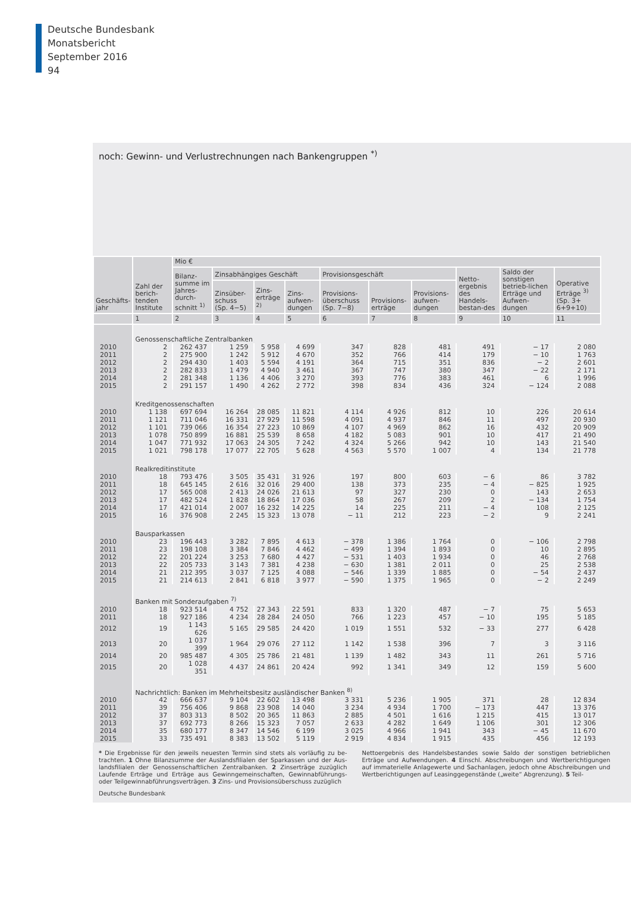Deutsche Bundesbank
Monatsbericht
September 2016
94
noch: Gewinn- und Verlustrechnungen nach Bankengruppen <sup>*)</sup>
| Geschäfts- jahr | Zahl der berich-tenden Institute | Mio € | | | | | | | | | |
| --- | --- | --- | --- | --- | --- | --- | --- | --- | --- | --- | --- |
| | | Bilanz-summe im Jahres-durch-schnitt <sup>1)</sup> | Zinsabhängiges Geschäft | | | Provisionsgeschäft | | | Netto-ergebnis des Handels-bestan-des | Saldo der sonstigen betrieb-lichen Erträge und Aufwen-dungen | Operative Erträge <sup>3)</sup> (Sp. 3+ 6+9+10) |
| | | | Zinsüber-schuss (Sp. 4−5) | Zins-erträge <sup>2)</sup> | Zins-aufwen-dungen | Provisions-überschuss (Sp. 7−8) | Provisions-erträge | Provisions-aufwen-dungen | | | |
| | 1 | 2 | 3 | 4 | 5 | 6 | 7 | 8 | 9 | 10 | 11 |
| | Genossenschaftliche Zentralbanken | | | | | | | | | | |
| 2010 | 2 | 262 437 | 1 259 | 5 958 | 4 699 | 347 | 828 | 481 | 491 | − 17 | 2 080 |
| 2011 | 2 | 275 900 | 1 242 | 5 912 | 4 670 | 352 | 766 | 414 | 179 | − 10 | 1 763 |
| 2012 | 2 | 294 430 | 1 403 | 5 594 | 4 191 | 364 | 715 | 351 | 836 | − 2 | 2 601 |
| 2013 | 2 | 282 833 | 1 479 | 4 940 | 3 461 | 367 | 747 | 380 | 347 | − 22 | 2 171 |
| 2014 | 2 | 281 348 | 1 136 | 4 406 | 3 270 | 393 | 776 | 383 | 461 | 6 | 1 996 |
| 2015 | 2 | 291 157 | 1 490 | 4 262 | 2 772 | 398 | 834 | 436 | 324 | − 124 | 2 088 |
| | Kreditgenossenschaften | | | | | | | | | | |
| 2010 | 1 138 | 697 694 | 16 264 | 28 085 | 11 821 | 4 114 | 4 926 | 812 | 10 | 226 | 20 614 |
| 2011 | 1 121 | 711 046 | 16 331 | 27 929 | 11 598 | 4 091 | 4 937 | 846 | 11 | 497 | 20 930 |
| 2012 | 1 101 | 739 066 | 16 354 | 27 223 | 10 869 | 4 107 | 4 969 | 862 | 16 | 432 | 20 909 |
| 2013 | 1 078 | 750 899 | 16 881 | 25 539 | 8 658 | 4 182 | 5 083 | 901 | 10 | 417 | 21 490 |
| 2014 | 1 047 | 771 932 | 17 063 | 24 305 | 7 242 | 4 324 | 5 266 | 942 | 10 | 143 | 21 540 |
| 2015 | 1 021 | 798 178 | 17 077 | 22 705 | 5 628 | 4 563 | 5 570 | 1 007 | 4 | 134 | 21 778 |
| | Realkreditinstitute | | | | | | | | | | |
| 2010 | 18 | 793 476 | 3 505 | 35 431 | 31 926 | 197 | 800 | 603 | − 6 | 86 | 3 782 |
| 2011 | 18 | 645 145 | 2 616 | 32 016 | 29 400 | 138 | 373 | 235 | − 4 | − 825 | 1 925 |
| 2012 | 17 | 565 008 | 2 413 | 24 026 | 21 613 | 97 | 327 | 230 | 0 | 143 | 2 653 |
| 2013 | 17 | 482 524 | 1 828 | 18 864 | 17 036 | 58 | 267 | 209 | 2 | − 134 | 1 754 |
| 2014 | 17 | 421 014 | 2 007 | 16 232 | 14 225 | 14 | 225 | 211 | − 4 | 108 | 2 125 |
| 2015 | 16 | 376 908 | 2 245 | 15 323 | 13 078 | − 11 | 212 | 223 | − 2 | 9 | 2 241 |
| | Bausparkassen | | | | | | | | | | |
| 2010 | 23 | 196 443 | 3 282 | 7 895 | 4 613 | − 378 | 1 386 | 1 764 | 0 | − 106 | 2 798 |
| 2011 | 23 | 198 108 | 3 384 | 7 846 | 4 462 | − 499 | 1 394 | 1 893 | 0 | 10 | 2 895 |
| 2012 | 22 | 201 224 | 3 253 | 7 680 | 4 427 | − 531 | 1 403 | 1 934 | 0 | 46 | 2 768 |
| 2013 | 22 | 205 733 | 3 143 | 7 381 | 4 238 | − 630 | 1 381 | 2 011 | 0 | 25 | 2 538 |
| 2014 | 21 | 212 395 | 3 037 | 7 125 | 4 088 | − 546 | 1 339 | 1 885 | 0 | − 54 | 2 437 |
| 2015 | 21 | 214 613 | 2 841 | 6 818 | 3 977 | − 590 | 1 375 | 1 965 | 0 | − 2 | 2 249 |
| | Banken mit Sonderaufgaben <sup>7)</sup> | | | | | | | | | | |
| 2010 | 18 | 923 514 | 4 752 | 27 343 | 22 591 | 833 | 1 320 | 487 | − 7 | 75 | 5 653 |
| 2011 | 18 | 927 186 | 4 234 | 28 284 | 24 050 | 766 | 1 223 | 457 | − 10 | 195 | 5 185 |
| 2012 | 19 | 1 143 626 | 5 165 | 29 585 | 24 420 | 1 019 | 1 551 | 532 | − 33 | 277 | 6 428 |
| 2013 | 20 | 1 037 399 | 1 964 | 29 076 | 27 112 | 1 142 | 1 538 | 396 | 7 | 3 | 3 116 |
| 2014 | 20 | 985 487 | 4 305 | 25 786 | 21 481 | 1 139 | 1 482 | 343 | 11 | 261 | 5 716 |
| 2015 | 20 | 1 028 351 | 4 437 | 24 861 | 20 424 | 992 | 1 341 | 349 | 12 | 159 | 5 600 |
| | Nachrichtlich: Banken im Mehrheitsbesitz ausländischer Banken <sup>8)</sup> | | | | | | | | | | |
| 2010 | 42 | 666 637 | 9 104 | 22 602 | 13 498 | 3 331 | 5 236 | 1 905 | 371 | 28 | 12 834 |
| 2011 | 39 | 756 406 | 9 868 | 23 908 | 14 040 | 3 234 | 4 934 | 1 700 | − 173 | 447 | 13 376 |
| 2012 | 37 | 803 313 | 8 502 | 20 365 | 11 863 | 2 885 | 4 501 | 1 616 | 1 215 | 415 | 13 017 |
| 2013 | 37 | 692 773 | 8 266 | 15 323 | 7 057 | 2 633 | 4 282 | 1 649 | 1 106 | 301 | 12 306 |
| 2014 | 35 | 680 177 | 8 347 | 14 546 | 6 199 | 3 025 | 4 966 | 1 941 | 343 | − 45 | 11 670 |
| 2015 | 33 | 735 491 | 8 383 | 13 502 | 5 119 | 2 919 | 4 834 | 1 915 | 435 | 456 | 12 193 |
* Die Ergebnisse für den jeweils neuesten Termin sind stets als vorläufig zu be-trachten. 1 Ohne Bilanzsumme der Auslandsfilialen der Sparkassen und der Aus-landsfilialen der Genossenschaftlichen Zentralbanken. 2 Zinserträge zuzüglich Laufende Erträge und Erträge aus Gewinngemeinschaften, Gewinnabführungs- oder Teilgewinnabführungsverträgen. 3 Zins- und Provisionsüberschuss zuzüglich
Nettoergebnis des Handelsbestandes sowie Saldo der sonstigen betrieblichen Erträge und Aufwendungen. 4 Einschl. Abschreibungen und Wertberichtigungen auf immaterielle Anlagewerte und Sachanlagen, jedoch ohne Abschreibungen und Wertberichtigungen auf Leasinggegenstände („weite“ Abgrenzung). 5 Teil-
Deutsche Bundesbank